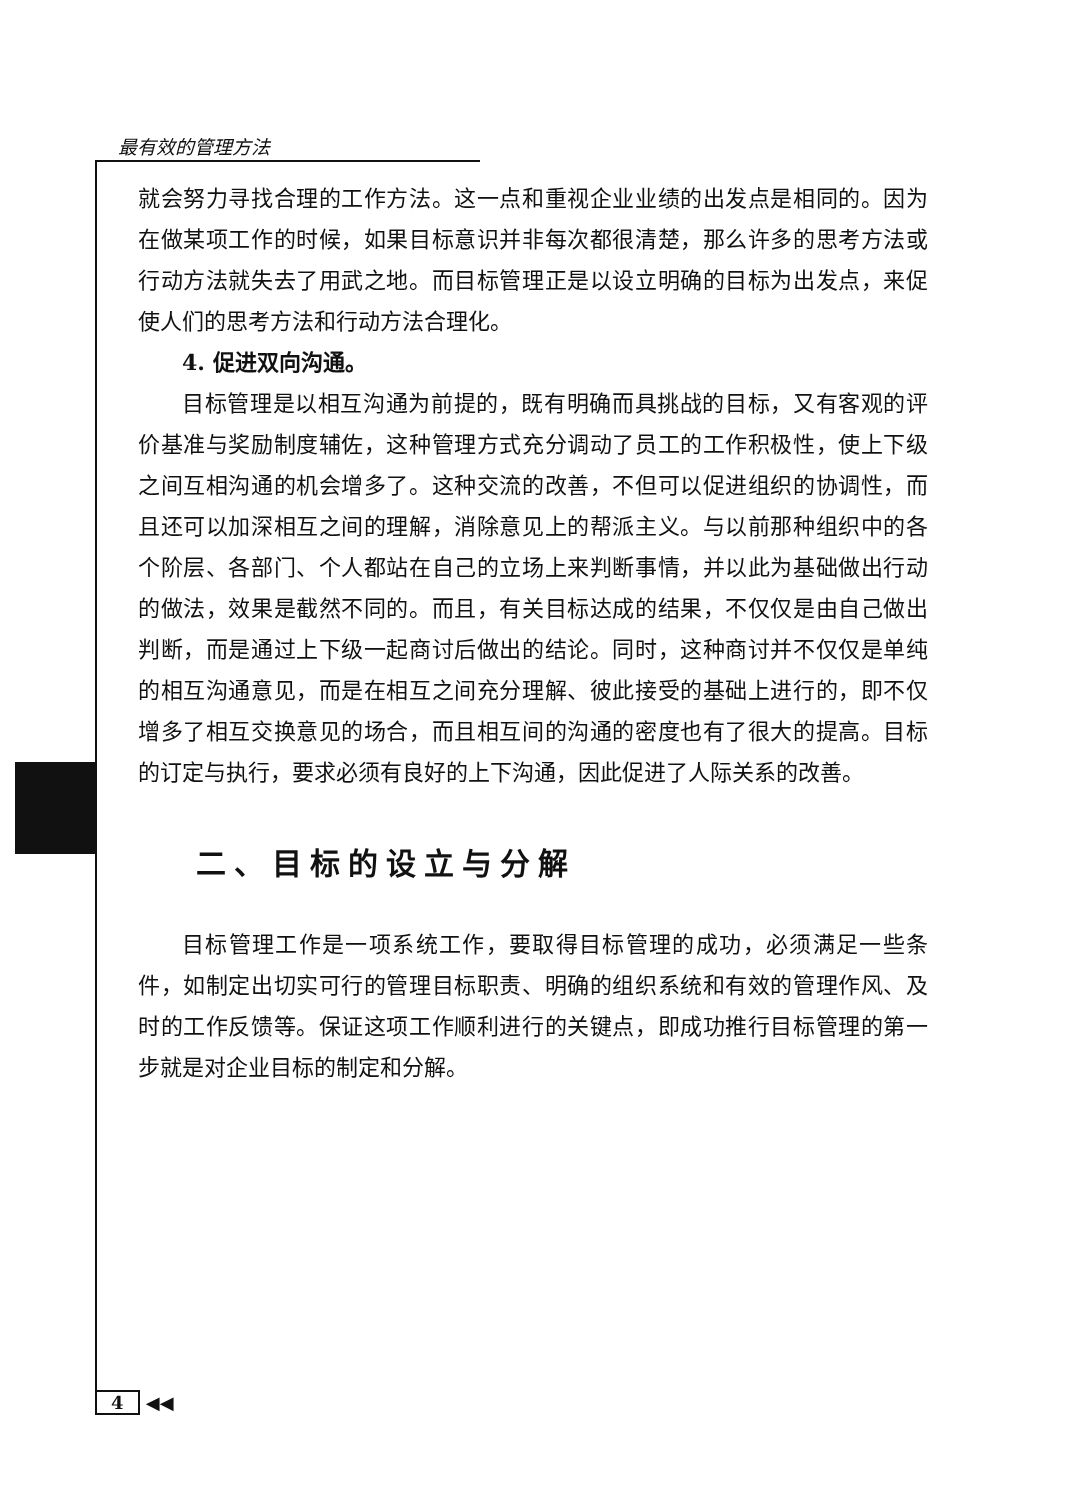最有效的管理方法
就会努力寻找合理的工作方法。这一点和重视企业业绩的出发点是相同的。因为在做某项工作的时候，如果目标意识并非每次都很清楚，那么许多的思考方法或行动方法就失去了用武之地。而目标管理正是以设立明确的目标为出发点，来促使人们的思考方法和行动方法合理化。
4. 促进双向沟通。
目标管理是以相互沟通为前提的，既有明确而具挑战的目标，又有客观的评价基准与奖励制度辅佐，这种管理方式充分调动了员工的工作积极性，使上下级之间互相沟通的机会增多了。这种交流的改善，不但可以促进组织的协调性，而且还可以加深相互之间的理解，消除意见上的帮派主义。与以前那种组织中的各个阶层、各部门、个人都站在自己的立场上来判断事情，并以此为基础做出行动的做法，效果是截然不同的。而且，有关目标达成的结果，不仅仅是由自己做出判断，而是通过上下级一起商讨后做出的结论。同时，这种商讨并不仅仅是单纯的相互沟通意见，而是在相互之间充分理解、彼此接受的基础上进行的，即不仅增多了相互交换意见的场合，而且相互间的沟通的密度也有了很大的提高。目标的订定与执行，要求必须有良好的上下沟通，因此促进了人际关系的改善。
二、目标的设立与分解
目标管理工作是一项系统工作，要取得目标管理的成功，必须满足一些条件，如制定出切实可行的管理目标职责、明确的组织系统和有效的管理作风、及时的工作反馈等。保证这项工作顺利进行的关键点，即成功推行目标管理的第一步就是对企业目标的制定和分解。
4 ◀◀